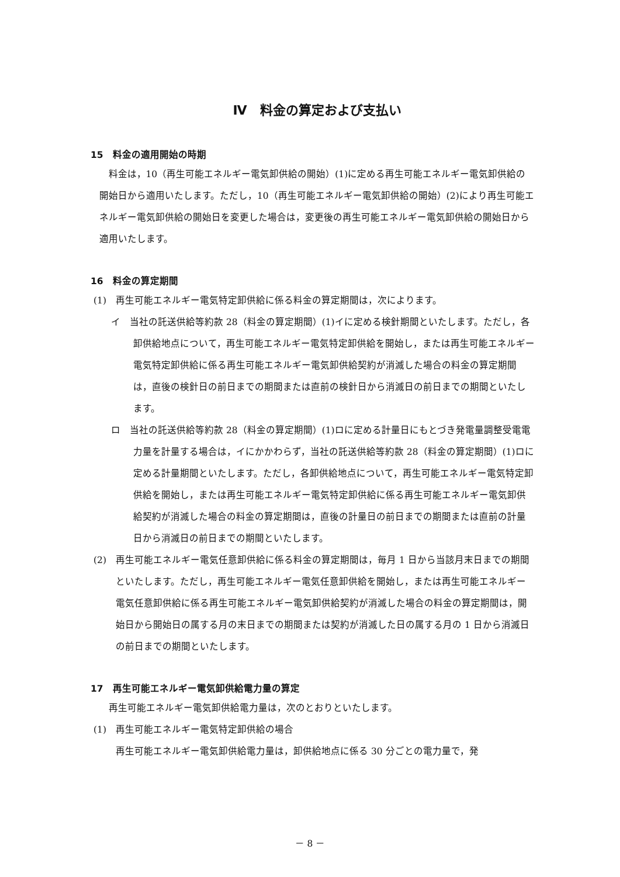Ⅳ　料金の算定および支払い
15　料金の適用開始の時期
料金は，10（再生可能エネルギー電気卸供給の開始）(1)に定める再生可能エネルギー電気卸供給の開始日から適用いたします。ただし，10（再生可能エネルギー電気卸供給の開始）(2)により再生可能エネルギー電気卸供給の開始日を変更した場合は，変更後の再生可能エネルギー電気卸供給の開始日から適用いたします。
16　料金の算定期間
(1)　再生可能エネルギー電気特定卸供給に係る料金の算定期間は，次によります。
イ　当社の託送供給等約款 28（料金の算定期間）(1)イに定める検針期間といたします。ただし，各卸供給地点について，再生可能エネルギー電気特定卸供給を開始し，または再生可能エネルギー電気特定卸供給に係る再生可能エネルギー電気卸供給契約が消滅した場合の料金の算定期間は，直後の検針日の前日までの期間または直前の検針日から消滅日の前日までの期間といたします。
ロ　当社の託送供給等約款 28（料金の算定期間）(1)ロに定める計量日にもとづき発電量調整受電電力量を計量する場合は，イにかかわらず，当社の託送供給等約款 28（料金の算定期間）(1)ロに定める計量期間といたします。ただし，各卸供給地点について，再生可能エネルギー電気特定卸供給を開始し，または再生可能エネルギー電気特定卸供給に係る再生可能エネルギー電気卸供給契約が消滅した場合の料金の算定期間は，直後の計量日の前日までの期間または直前の計量日から消滅日の前日までの期間といたします。
(2)　再生可能エネルギー電気任意卸供給に係る料金の算定期間は，毎月 1 日から当該月末日までの期間といたします。ただし，再生可能エネルギー電気任意卸供給を開始し，または再生可能エネルギー電気任意卸供給に係る再生可能エネルギー電気卸供給契約が消滅した場合の料金の算定期間は，開始日から開始日の属する月の末日までの期間または契約が消滅した日の属する月の 1 日から消滅日の前日までの期間といたします。
17　再生可能エネルギー電気卸供給電力量の算定
再生可能エネルギー電気卸供給電力量は，次のとおりといたします。
(1)　再生可能エネルギー電気特定卸供給の場合
再生可能エネルギー電気卸供給電力量は，卸供給地点に係る 30 分ごとの電力量で，発
－ 8 －